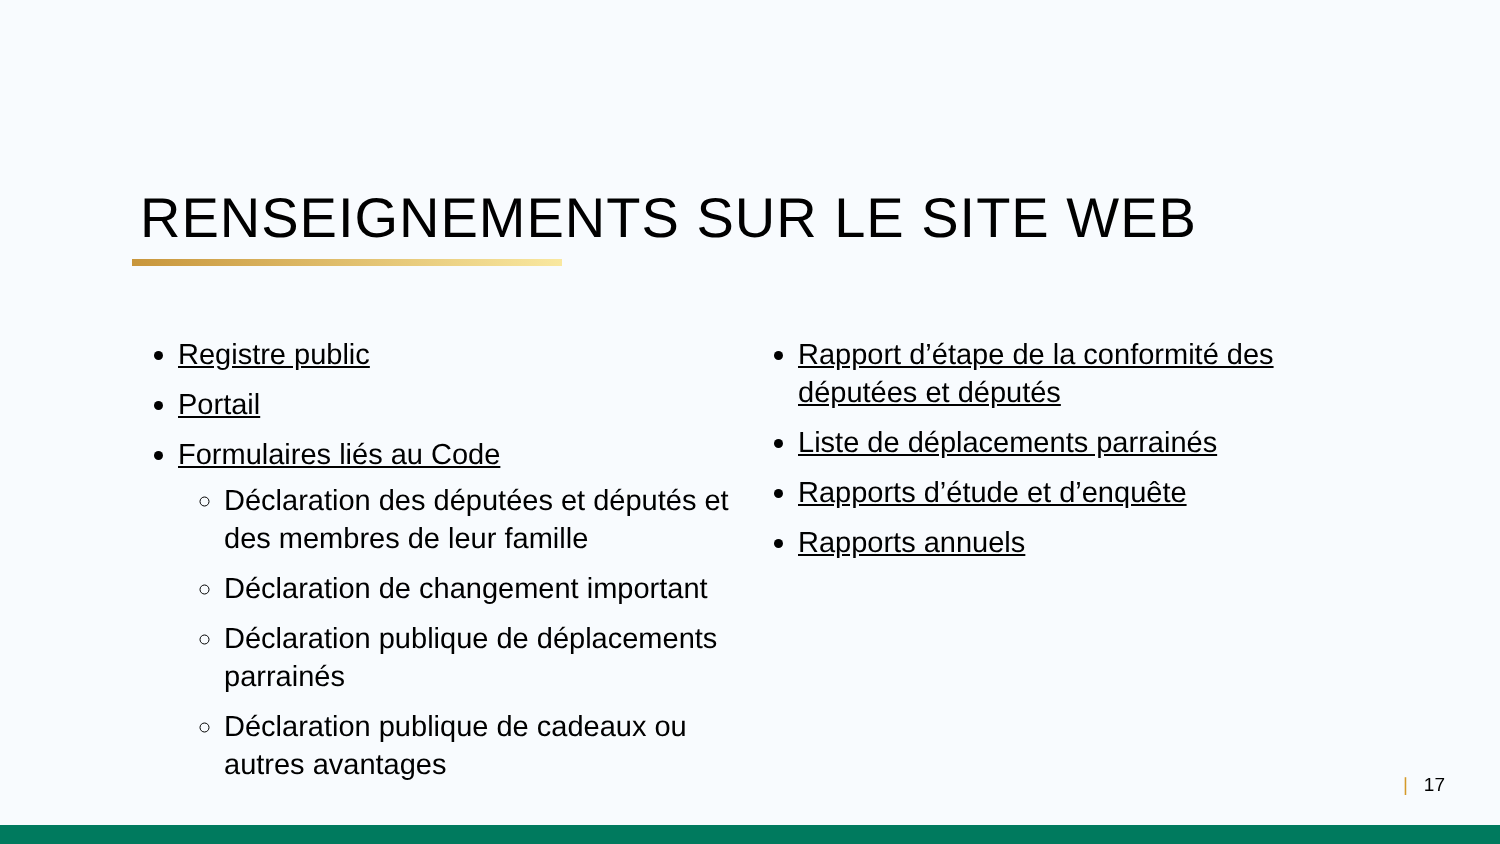RENSEIGNEMENTS SUR LE SITE WEB
Registre public
Portail
Formulaires liés au Code
Déclaration des députées et députés et des membres de leur famille
Déclaration de changement important
Déclaration publique de déplacements parrainés
Déclaration publique de cadeaux ou autres avantages
Rapport d’étape de la conformité des députées et députés
Liste de déplacements parrainés
Rapports d’étude et d’enquête
Rapports annuels
| 17